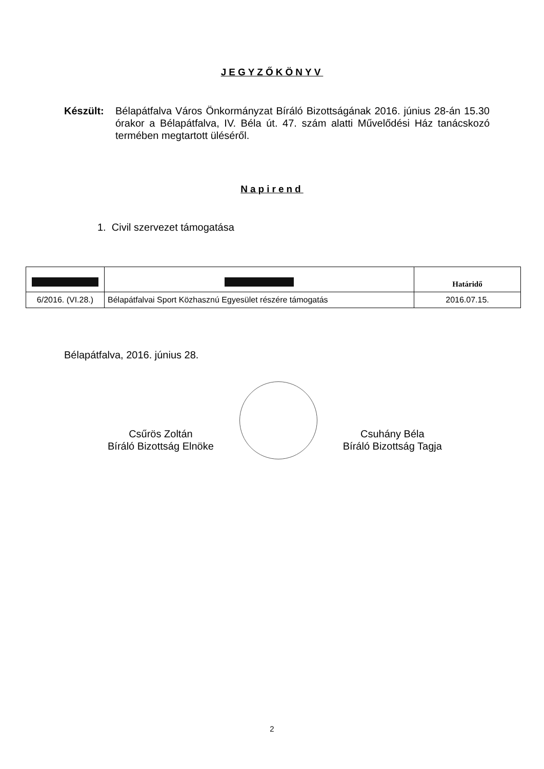JEGYZŐKÖNYV
Készült: Bélapátfalva Város Önkormányzat Bíráló Bizottságának 2016. június 28-án 15.30 órakor a Bélapátfalva, IV. Béla út. 47. szám alatti Művelődési Ház tanácskozó termében megtartott üléséről.
Napirend
1. Civil szervezet támogatása
| | | Határidő |
| --- | --- | --- |
| 6/2016. (VI.28.) | Bélapátfalvai Sport Közhasznú Egyesület részére támogatás | 2016.07.15. |
Bélapátfalva, 2016. június 28.
Csűrös Zoltán
Bíráló Bizottság Elnöke
Csuhány Béla
Bíráló Bizottság Tagja
2